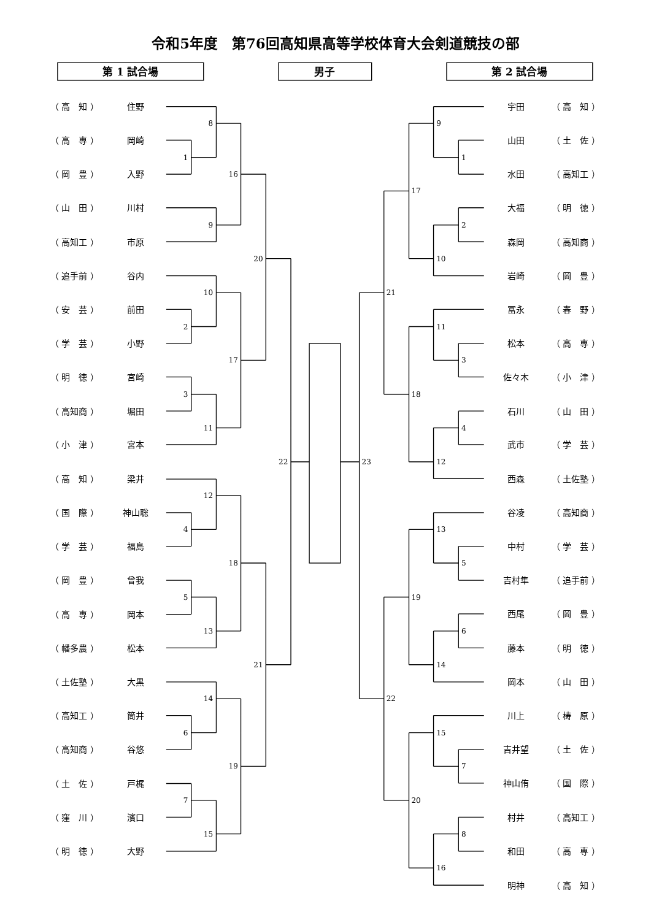令和5年度　第76回高知県高等学校体育大会剣道競技の部
第 1 試合場
男子
第 2 試合場
（ 高　知 ）
住野
（ 高　専 ）
岡崎
（ 岡　豊 ）
入野
（ 山　田 ）
川村
（ 高知工 ）
市原
（ 追手前 ）
谷内
（ 安　芸 ）
前田
（ 学　芸 ）
小野
（ 明　徳 ）
宮崎
（ 高知商 ）
堀田
（ 小　津 ）
宮本
（ 高　知 ）
梁井
（ 国　際 ）
神山聡
（ 学　芸 ）
福島
（ 岡　豊 ）
曾我
（ 高　専 ）
岡本
（ 幡多農 ）
松本
（ 土佐塾 ）
大黒
（ 高知工 ）
筒井
（ 高知商 ）
谷悠
（ 土　佐 ）
戸梶
（ 窪　川 ）
濱口
（ 明　徳 ）
大野
8
1
16
9
20
10
2
17
3
11
22
12
4
18
5
13
21
14
6
19
7
15
23
9
1
17
2
10
21
11
3
18
4
12
13
5
19
6
14
22
15
7
20
8
16
宇田
（ 高　知 ）
山田
（ 土　佐 ）
水田
（ 高知工 ）
大福
（ 明　徳 ）
森岡
（ 高知商 ）
岩崎
（ 岡　豊 ）
冨永
（ 春　野 ）
松本
（ 高　専 ）
佐々木
（ 小　津 ）
石川
（ 山　田 ）
武市
（ 学　芸 ）
西森
（ 土佐塾 ）
谷凌
（ 高知商 ）
中村
（ 学　芸 ）
吉村隼
（ 追手前 ）
西尾
（ 岡　豊 ）
藤本
（ 明　徳 ）
岡本
（ 山　田 ）
川上
（ 梼　原 ）
吉井望
（ 土　佐 ）
神山侑
（ 国　際 ）
村井
（ 高知工 ）
和田
（ 高　専 ）
明神
（ 高　知 ）